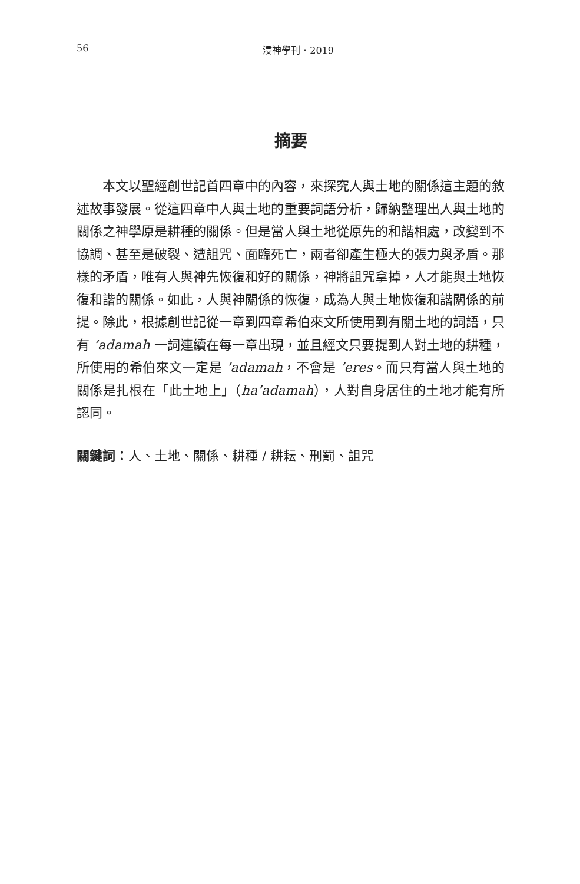56 浸神學刊．2019
摘要
本文以聖經創世記首四章中的內容，來探究人與土地的關係這主題的敘述故事發展。從這四章中人與土地的重要詞語分析，歸納整理出人與土地的關係之神學原是耕種的關係。但是當人與土地從原先的和諧相處，改變到不協調、甚至是破裂、遭詛咒、面臨死亡，兩者卻產生極大的張力與矛盾。那樣的矛盾，唯有人與神先恢復和好的關係，神將詛咒拿掉，人才能與土地恢復和諧的關係。如此，人與神關係的恢復，成為人與土地恢復和諧關係的前提。除此，根據創世記從一章到四章希伯來文所使用到有關土地的詞語，只有 ’adamah 一詞連續在每一章出現，並且經文只要提到人對土地的耕種，所使用的希伯來文一定是 ’adamah，不會是 ’eres。而只有當人與土地的關係是扎根在「此土地上」（ha’adamah），人對自身居住的土地才能有所認同。
關鍵詞：人、土地、關係、耕種 / 耕耘、刑罰、詛咒